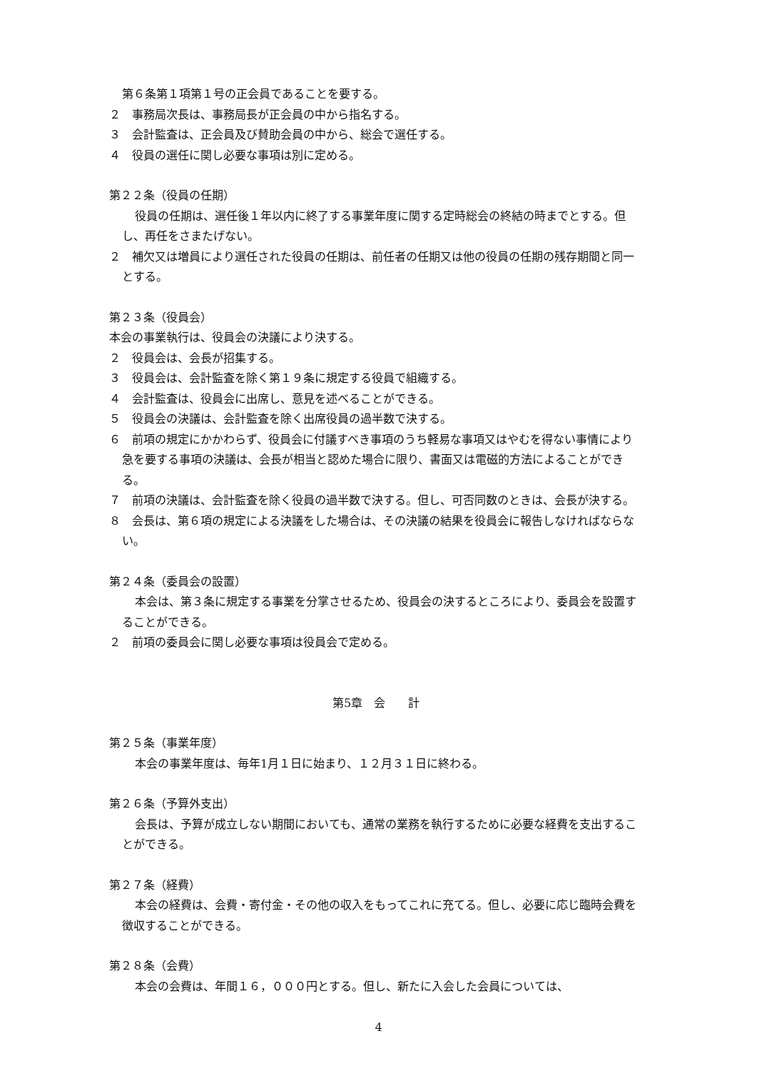第６条第１項第１号の正会員であることを要する。
２　事務局次長は、事務局長が正会員の中から指名する。
３　会計監査は、正会員及び賛助会員の中から、総会で選任する。
４　役員の選任に関し必要な事項は別に定める。
第２２条（役員の任期）
役員の任期は、選任後１年以内に終了する事業年度に関する定時総会の終結の時までとする。但し、再任をさまたげない。
２　補欠又は増員により選任された役員の任期は、前任者の任期又は他の役員の任期の残存期間と同一とする。
第２３条（役員会）
本会の事業執行は、役員会の決議により決する。
２　役員会は、会長が招集する。
３　役員会は、会計監査を除く第１９条に規定する役員で組織する。
４　会計監査は、役員会に出席し、意見を述べることができる。
５　役員会の決議は、会計監査を除く出席役員の過半数で決する。
６　前項の規定にかかわらず、役員会に付議すべき事項のうち軽易な事項又はやむを得ない事情により急を要する事項の決議は、会長が相当と認めた場合に限り、書面又は電磁的方法によることができる。
７　前項の決議は、会計監査を除く役員の過半数で決する。但し、可否同数のときは、会長が決する。
８　会長は、第６項の規定による決議をした場合は、その決議の結果を役員会に報告しなければならない。
第２４条（委員会の設置）
本会は、第３条に規定する事業を分掌させるため、役員会の決するところにより、委員会を設置することができる。
２　前項の委員会に関し必要な事項は役員会で定める。
第5章　会　　計
第２５条（事業年度）
本会の事業年度は、毎年1月１日に始まり、１２月３１日に終わる。
第２６条（予算外支出）
会長は、予算が成立しない期間においても、通常の業務を執行するために必要な経費を支出することができる。
第２７条（経費）
本会の経費は、会費・寄付金・その他の収入をもってこれに充てる。但し、必要に応じ臨時会費を徴収することができる。
第２８条（会費）
本会の会費は、年間１６，０００円とする。但し、新たに入会した会員については、
4